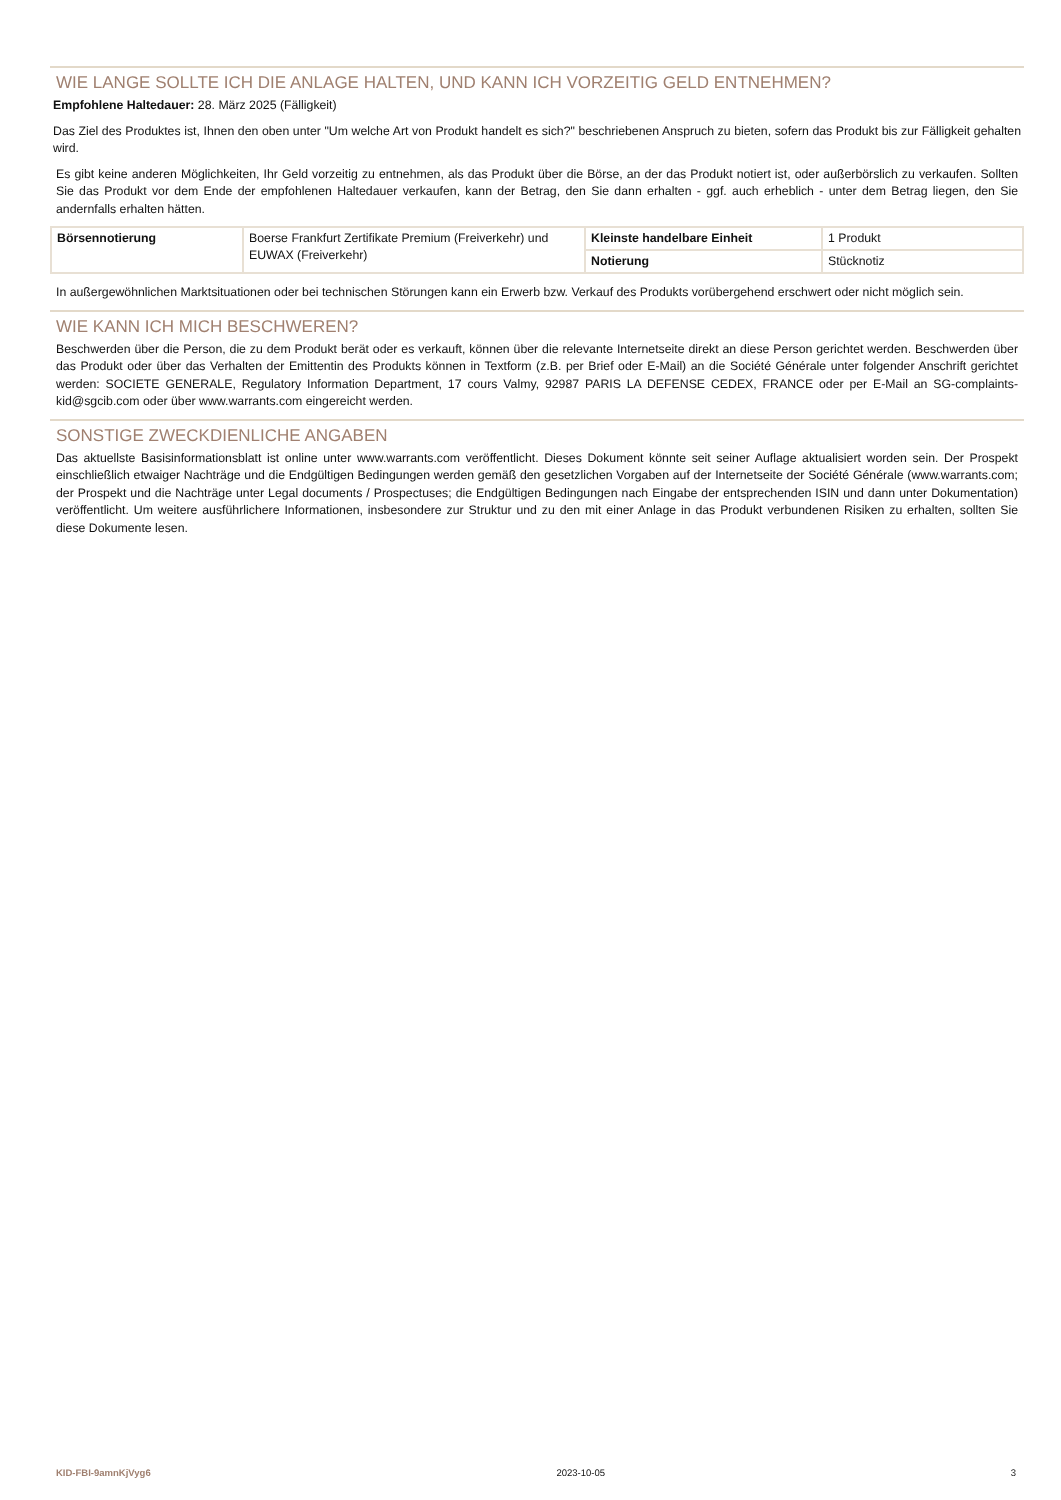WIE LANGE SOLLTE ICH DIE ANLAGE HALTEN, UND KANN ICH VORZEITIG GELD ENTNEHMEN?
Empfohlene Haltedauer: 28. März 2025 (Fälligkeit)
Das Ziel des Produktes ist, Ihnen den oben unter "Um welche Art von Produkt handelt es sich?" beschriebenen Anspruch zu bieten, sofern das Produkt bis zur Fälligkeit gehalten wird.
Es gibt keine anderen Möglichkeiten, Ihr Geld vorzeitig zu entnehmen, als das Produkt über die Börse, an der das Produkt notiert ist, oder außerbörslich zu verkaufen. Sollten Sie das Produkt vor dem Ende der empfohlenen Haltedauer verkaufen, kann der Betrag, den Sie dann erhalten - ggf. auch erheblich - unter dem Betrag liegen, den Sie andernfalls erhalten hätten.
| Börsennotierung | Boerse Frankfurt Zertifikate Premium (Freiverkehr) und EUWAX (Freiverkehr) | Kleinste handelbare Einheit | 1 Produkt |
| | | Notierung | Stücknotiz |
In außergewöhnlichen Marktsituationen oder bei technischen Störungen kann ein Erwerb bzw. Verkauf des Produkts vorübergehend erschwert oder nicht möglich sein.
WIE KANN ICH MICH BESCHWEREN?
Beschwerden über die Person, die zu dem Produkt berät oder es verkauft, können über die relevante Internetseite direkt an diese Person gerichtet werden. Beschwerden über das Produkt oder über das Verhalten der Emittentin des Produkts können in Textform (z.B. per Brief oder E-Mail) an die Société Générale unter folgender Anschrift gerichtet werden: SOCIETE GENERALE, Regulatory Information Department, 17 cours Valmy, 92987 PARIS LA DEFENSE CEDEX, FRANCE oder per E-Mail an SG-complaints-kid@sgcib.com oder über www.warrants.com eingereicht werden.
SONSTIGE ZWECKDIENLICHE ANGABEN
Das aktuellste Basisinformationsblatt ist online unter www.warrants.com veröffentlicht. Dieses Dokument könnte seit seiner Auflage aktualisiert worden sein. Der Prospekt einschließlich etwaiger Nachträge und die Endgültigen Bedingungen werden gemäß den gesetzlichen Vorgaben auf der Internetseite der Société Générale (www.warrants.com; der Prospekt und die Nachträge unter Legal documents / Prospectuses; die Endgültigen Bedingungen nach Eingabe der entsprechenden ISIN und dann unter Dokumentation) veröffentlicht. Um weitere ausführlichere Informationen, insbesondere zur Struktur und zu den mit einer Anlage in das Produkt verbundenen Risiken zu erhalten, sollten Sie diese Dokumente lesen.
KID-FBI-9amnKjVyg6 2023-10-05 3